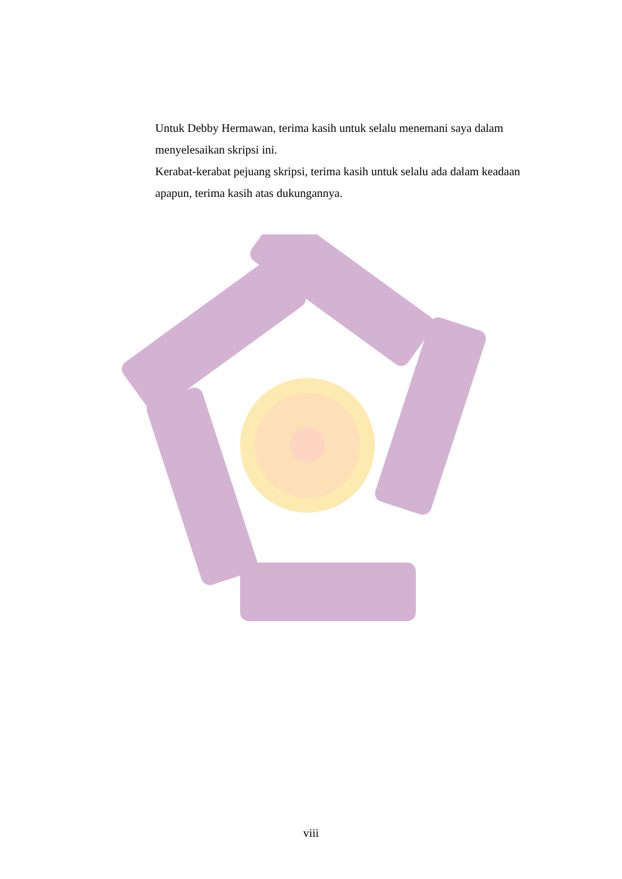Untuk Debby Hermawan, terima kasih untuk selalu menemani saya dalam menyelesaikan skripsi ini.
Kerabat-kerabat pejuang skripsi, terima kasih untuk selalu ada dalam keadaan apapun, terima kasih atas dukungannya.
viii